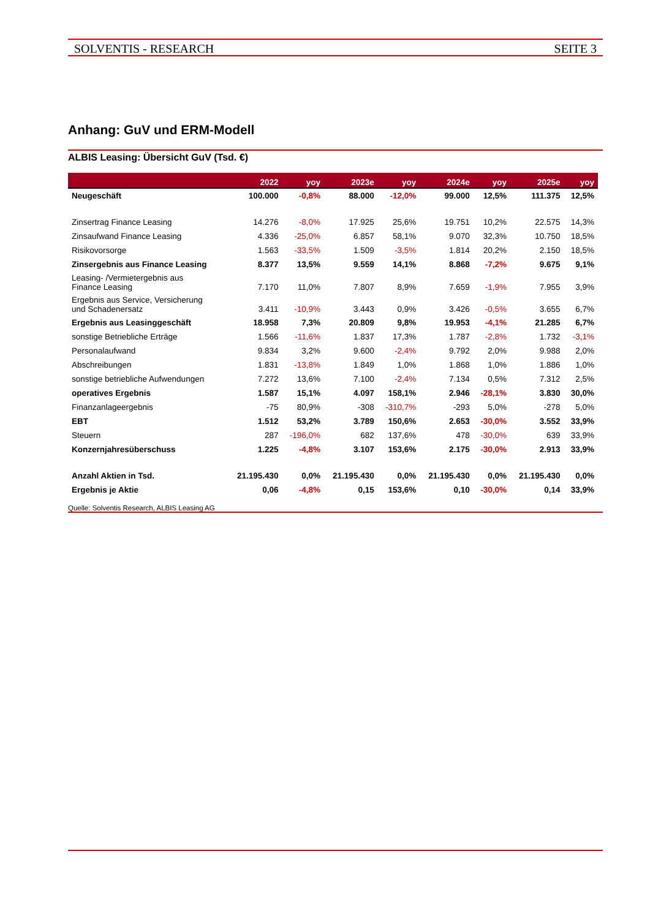SOLVENTIS - RESEARCH SEITE 3
Anhang: GuV und ERM-Modell
ALBIS Leasing: Übersicht GuV (Tsd. €)
| | 2022 | yoy | 2023e | yoy | 2024e | yoy | 2025e | yoy |
| --- | --- | --- | --- | --- | --- | --- | --- | --- |
| Neugeschäft | 100.000 | -0,8% | 88.000 | -12,0% | 99.000 | 12,5% | 111.375 | 12,5% |
| Zinsertrag Finance Leasing | 14.276 | -8,0% | 17.925 | 25,6% | 19.751 | 10,2% | 22.575 | 14,3% |
| Zinsaufwand Finance Leasing | 4.336 | -25,0% | 6.857 | 58,1% | 9.070 | 32,3% | 10.750 | 18,5% |
| Risikovorsorge | 1.563 | -33,5% | 1.509 | -3,5% | 1.814 | 20,2% | 2.150 | 18,5% |
| Zinsergebnis aus Finance Leasing | 8.377 | 13,5% | 9.559 | 14,1% | 8.868 | -7,2% | 9.675 | 9,1% |
| Leasing- /Vermietergebnis aus Finance Leasing | 7.170 | 11,0% | 7.807 | 8,9% | 7.659 | -1,9% | 7.955 | 3,9% |
| Ergebnis aus Service, Versicherung und Schadenersatz | 3.411 | -10,9% | 3.443 | 0,9% | 3.426 | -0,5% | 3.655 | 6,7% |
| Ergebnis aus Leasinggeschäft | 18.958 | 7,3% | 20.809 | 9,8% | 19.953 | -4,1% | 21.285 | 6,7% |
| sonstige Betriebliche Erträge | 1.566 | -11,6% | 1.837 | 17,3% | 1.787 | -2,8% | 1.732 | -3,1% |
| Personalaufwand | 9.834 | 3,2% | 9.600 | -2,4% | 9.792 | 2,0% | 9.988 | 2,0% |
| Abschreibungen | 1.831 | -13,8% | 1.849 | 1,0% | 1.868 | 1,0% | 1.886 | 1,0% |
| sonstige betriebliche Aufwendungen | 7.272 | 13,6% | 7.100 | -2,4% | 7.134 | 0,5% | 7.312 | 2,5% |
| operatives Ergebnis | 1.587 | 15,1% | 4.097 | 158,1% | 2.946 | -28,1% | 3.830 | 30,0% |
| Finanzanlageergebnis | -75 | 80,9% | -308 | -310,7% | -293 | 5,0% | -278 | 5,0% |
| EBT | 1.512 | 53,2% | 3.789 | 150,6% | 2.653 | -30,0% | 3.552 | 33,9% |
| Steuern | 287 | -196,0% | 682 | 137,6% | 478 | -30,0% | 639 | 33,9% |
| Konzernjahresüberschuss | 1.225 | -4,8% | 3.107 | 153,6% | 2.175 | -30,0% | 2.913 | 33,9% |
| Anzahl Aktien in Tsd. | 21.195.430 | 0,0% | 21.195.430 | 0,0% | 21.195.430 | 0,0% | 21.195.430 | 0,0% |
| Ergebnis je Aktie | 0,06 | -4,8% | 0,15 | 153,6% | 0,10 | -30,0% | 0,14 | 33,9% |
Quelle: Solventis Research, ALBIS Leasing AG